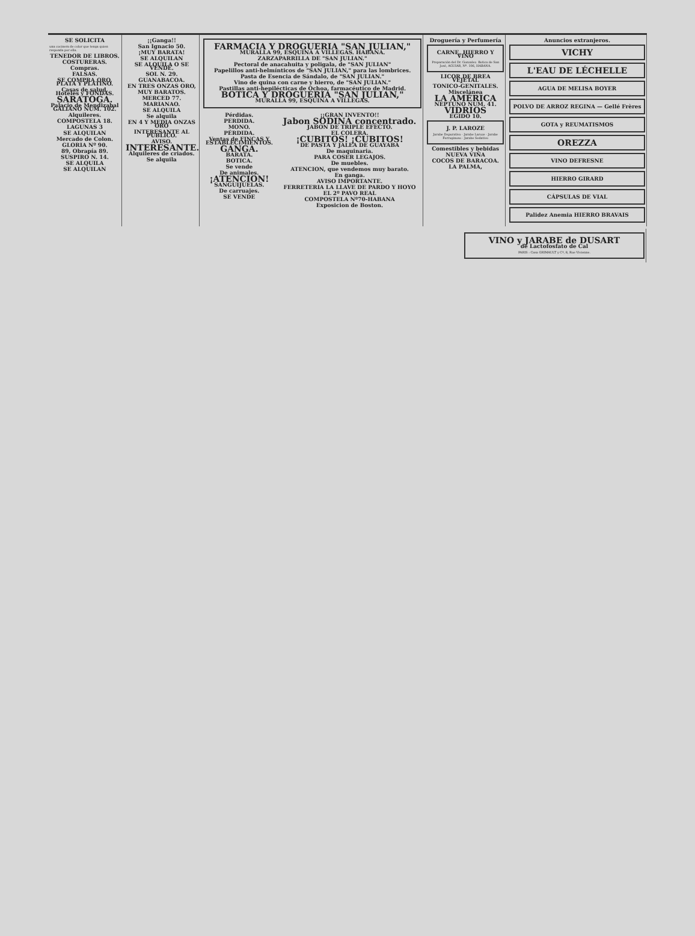SE SOLICITA
una cocinera de color que tenga quien responda por ella.
TENEDOR DE LIBROS.
COSTURERAS.
Compras.
FALSAS.
SE COMPRA ORO, PLATA Y PLATINO.
Casas de salud, Hoteles y FONDAS.
SARATOGA.
Palacio de Mendizabal GALIANO NUM. 102.
Alquileres.
COMPOSTELA 18.
LAGUNAS 3
SE ALQUILAN
Mercado de Colon.
GLORIA Nº 90.
89, Obrapía 89.
SUSPIRO N. 14.
SE ALQUILA
SE ALQUILAN
¡¡Ganga!!
San Ignacio 50.
¡MUY BARATA!
SE ALQUILAN
SE ALQUILA O SE VENDE.
SOL N. 29.
GUANABACOA.
EN TRES ONZAS ORO,
MUY BARATOS.
MERCED 77.
MARIANAO.
SE ALQUILA
Se alquila
EN 4 Y MEDIA ONZAS ORO
INTERESANTE AL PUBLICO.
AVISO.
INTERESANTE.
Alquileres de criados.
Se alquila
FARMACIA Y DROGUERIA "SAN JULIAN,"
MURALLA 99, ESQUINA A VILLEGAS. HABANA.
ZARZAPARRILLA DE "SAN JULIAN."
Pectoral de anacahuita y poligala, de "SAN JULIAN"
Papelillos anti-helmínticos de "SAN JULIAN," para las lombrices.
Pasta de Esencia de Sándalo, de "SAN JULIAN."
Vino de quina con carne y hierro, de "SAN JULIAN."
Pastillas anti-hepilécticas de Ochoa, farmacéutico de Madrid.
BOTICA Y DROGUERIA "SAN JULIAN,"
MURALLA 99, ESQUINA A VILLEGAS.
Pérdidas.
PERDIDA.
MONO.
PÉRDIDA.
Ventas de FINCAS Y ESTABLECIMIENTOS.
GANGA.
BARATA.
BOTICA.
Se vende
De animales.
¡ATENCION!
SANGUIJUELAS.
De carruajes.
SE VENDE
¡¡GRAN INVENTO!!
Jabon SODINA concentrado.
JABON DE TRIPLE EFECTO.
EL COLERA.
¡CUBITOS! ¡CUBITOS!
DE PASTA Y JALEA DE GUAYABA
De maquinaria.
PARA COSER LEGAJOS.
De muebles.
ATENCION, que vendemos muy barato.
En ganga.
AVISO IMPORTANTE.
FERRETERIA LA LLAVE DE PARDO Y HOYO
EL 2º PAVO REAL
COMPOSTELA Nº70-HABANA
Exposicion de Boston.
Droguería y Perfumería
CARNE, HIERRO Y VINO
Preparación del Dr. Gonzalez. Botica de San José, AGUIAR, Nº. 106, HABANA.
LICOR DE BREA VEJETAL
TONICO-GENITALES.
Misceláneа
LA AMÉRICA
NEPTUNO NUM. 41.
VIDRIOS
EGIDO 10.
J. P. LAROZE
Jarabe Depurativo · Jarabe Laroze · Jarabe Ferruginoso · Jarabe Sedativo
Comestibles y bebidas
NUEVA VIÑA
COCOS DE BARACOA.
LA PALMA,
Anuncios extranjeros.
VICHY
L'EAU DE LÉCHELLE
AGUA DE MELISA BOYER
POLVO DE ARROZ REGINA — Gellé Frères
GOTA y REUMATISMOS
OREZZA
VINO DEFRESNE
HIERRO GIRARD
CÁPSULAS DE VIAL
Palidez Anemia HIERRO BRAVAIS
VINO y JARABE de DUSART
de Lactofosfato de Cal
PARIS : Casa GRIMAULT y Cª, 8, Rue Vivienne.